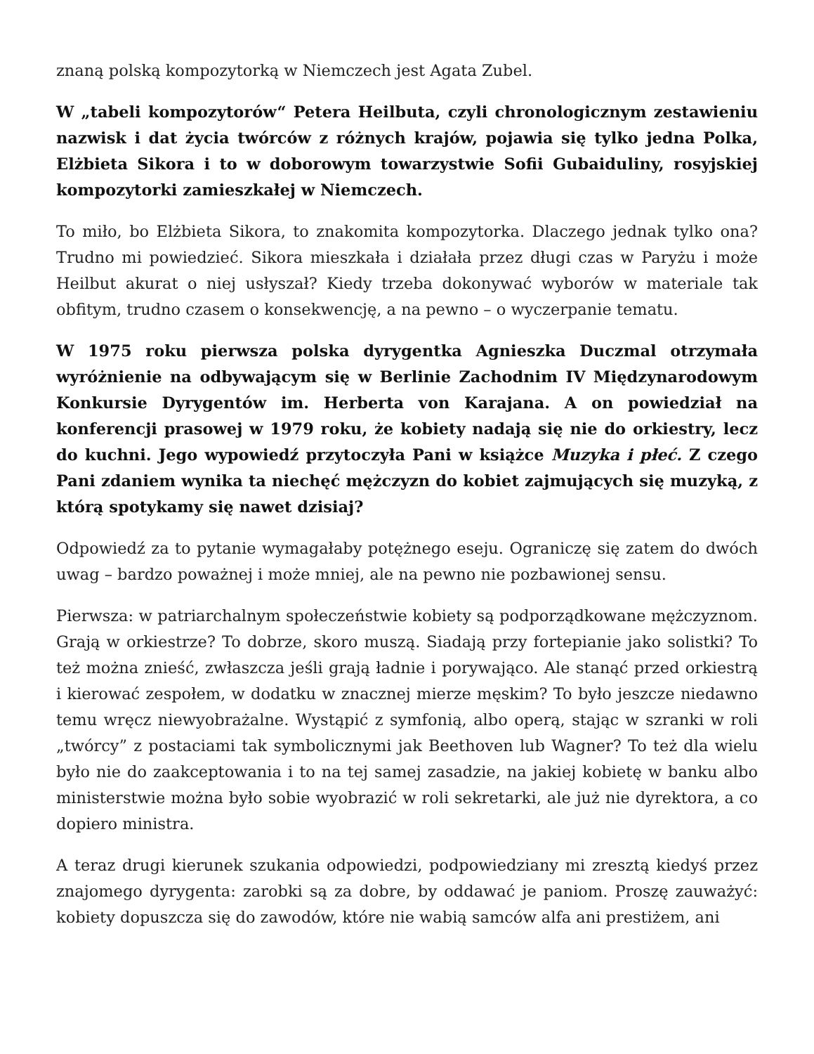znaną polską kompozytorką w Niemczech jest Agata Zubel.
W „tabeli kompozytorów“ Petera Heilbuta, czyli chronologicznym zestawieniu nazwisk i dat życia twórców z różnych krajów, pojawia się tylko jedna Polka, Elżbieta Sikora i to w doborowym towarzystwie Sofii Gubaiduliny, rosyjskiej kompozytorki zamieszkałej w Niemczech.
To miło, bo Elżbieta Sikora, to znakomita kompozytorka. Dlaczego jednak tylko ona? Trudno mi powiedzieć. Sikora mieszkała i działała przez długi czas w Paryżu i może Heilbut akurat o niej usłyszał? Kiedy trzeba dokonywać wyborów w materiale tak obfitym, trudno czasem o konsekwencję, a na pewno – o wyczerpanie tematu.
W 1975 roku pierwsza polska dyrygentka Agnieszka Duczmal otrzymała wyróżnienie na odbywającym się w Berlinie Zachodnim IV Międzynarodowym Konkursie Dyrygentów im. Herberta von Karajana. A on powiedział na konferencji prasowej w 1979 roku, że kobiety nadają się nie do orkiestry, lecz do kuchni. Jego wypowiedź przytoczyła Pani w książce Muzyka i płeć. Z czego Pani zdaniem wynika ta niechęć mężczyzn do kobiet zajmujących się muzyką, z którą spotykamy się nawet dzisiaj?
Odpowiedź za to pytanie wymagałaby potężnego eseju. Ograniczę się zatem do dwóch uwag – bardzo poważnej i może mniej, ale na pewno nie pozbawionej sensu.
Pierwsza: w patriarchalnym społeczeństwie kobiety są podporządkowane mężczyznom. Grają w orkiestrze? To dobrze, skoro muszą. Siadają przy fortepianie jako solistki? To też można znieść, zwłaszcza jeśli grają ładnie i porywająco. Ale stanąć przed orkiestrą i kierować zespołem, w dodatku w znacznej mierze męskim? To było jeszcze niedawno temu wręcz niewyobrażalne. Wystąpić z symfonią, albo operą, stając w szranki w roli „twórcy” z postaciami tak symbolicznymi jak Beethoven lub Wagner? To też dla wielu było nie do zaakceptowania i to na tej samej zasadzie, na jakiej kobietę w banku albo ministerstwie można było sobie wyobrazić w roli sekretarki, ale już nie dyrektora, a co dopiero ministra.
A teraz drugi kierunek szukania odpowiedzi, podpowiedziany mi zresztą kiedyś przez znajomego dyrygenta: zarobki są za dobre, by oddawać je paniom. Proszę zauważyć: kobiety dopuszcza się do zawodów, które nie wabią samców alfa ani prestiżem, ani